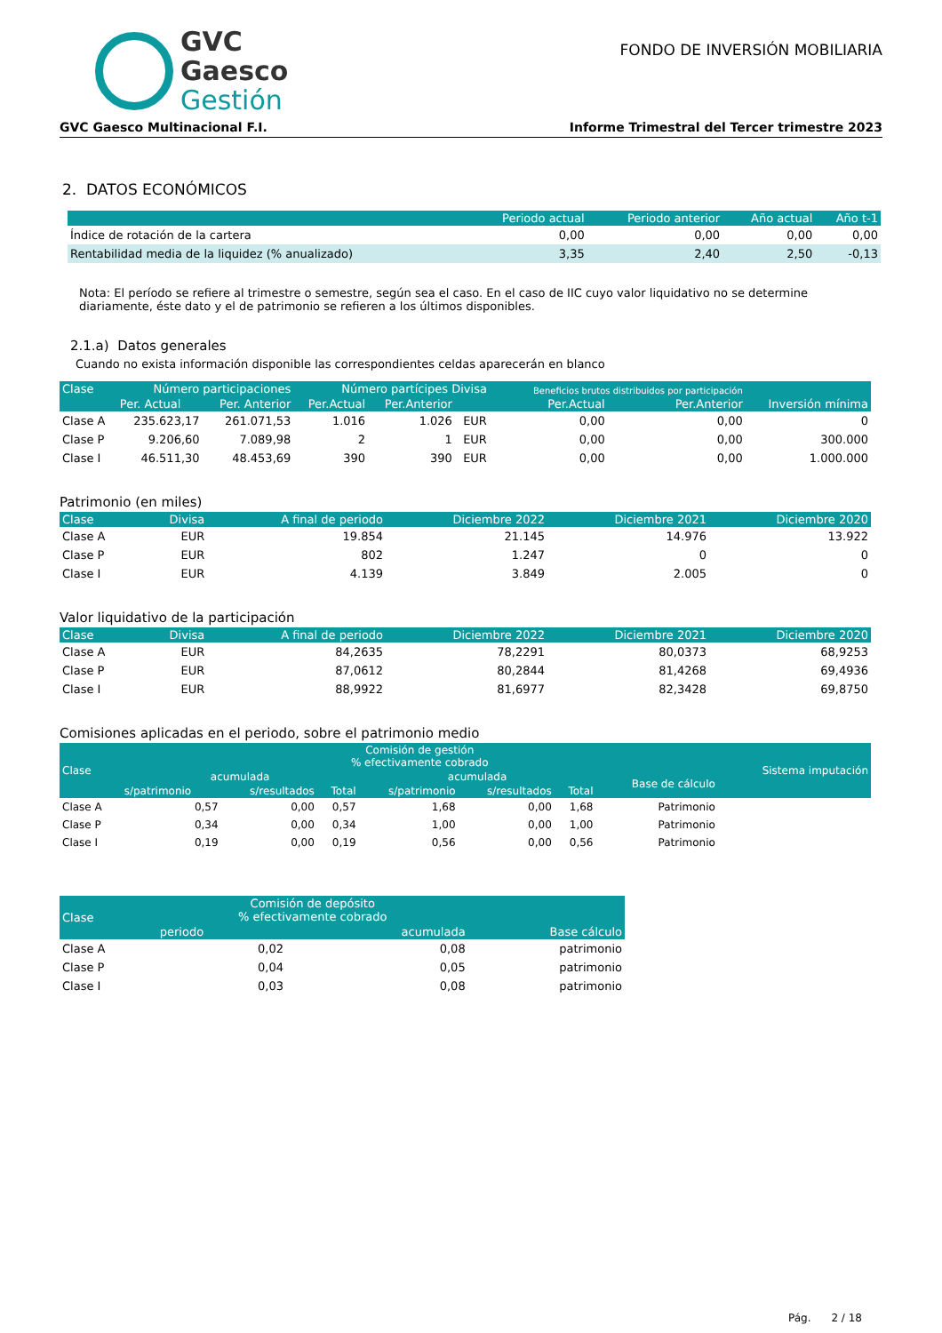GVC
Gaesco
Gestión
FONDO DE INVERSIÓN MOBILIARIA
GVC Gaesco Multinacional F.I. Informe Trimestral del Tercer trimestre 2023
2. DATOS ECONÓMICOS
| | Periodo actual | Periodo anterior | Año actual | Año t-1 |
| --- | --- | --- | --- | --- |
| Índice de rotación de la cartera | 0,00 | 0,00 | 0,00 | 0,00 |
| Rentabilidad media de la liquidez (% anualizado) | 3,35 | 2,40 | 2,50 | -0,13 |
Nota: El período se refiere al trimestre o semestre, según sea el caso. En el caso de IIC cuyo valor liquidativo no se determine diariamente, éste dato y el de patrimonio se refieren a los últimos disponibles.
2.1.a) Datos generales
Cuando no exista información disponible las correspondientes celdas aparecerán en blanco
| Clase | Número participaciones | | Número partícipes Divisa | | | Beneficios brutos distribuidos por participación | | Inversión mínima |
| --- | --- | --- | --- | --- | --- | --- | --- | --- |
| | Per. Actual | Per. Anterior | Per.Actual | Per.Anterior | | Per.Actual | Per.Anterior | |
| Clase A | 235.623,17 | 261.071,53 | 1.016 | 1.026 | EUR | 0,00 | 0,00 | 0 |
| Clase P | 9.206,60 | 7.089,98 | 2 | 1 | EUR | 0,00 | 0,00 | 300.000 |
| Clase I | 46.511,30 | 48.453,69 | 390 | 390 | EUR | 0,00 | 0,00 | 1.000.000 |
Patrimonio (en miles)
| Clase | Divisa | A final de periodo | Diciembre 2022 | Diciembre 2021 | Diciembre 2020 |
| --- | --- | --- | --- | --- | --- |
| Clase A | EUR | 19.854 | 21.145 | 14.976 | 13.922 |
| Clase P | EUR | 802 | 1.247 | 0 | 0 |
| Clase I | EUR | 4.139 | 3.849 | 2.005 | 0 |
Valor liquidativo de la participación
| Clase | Divisa | A final de periodo | Diciembre 2022 | Diciembre 2021 | Diciembre 2020 |
| --- | --- | --- | --- | --- | --- |
| Clase A | EUR | 84,2635 | 78,2291 | 80,0373 | 68,9253 |
| Clase P | EUR | 87,0612 | 80,2844 | 81,4268 | 69,4936 |
| Clase I | EUR | 88,9922 | 81,6977 | 82,3428 | 69,8750 |
Comisiones aplicadas en el periodo, sobre el patrimonio medio
| Clase | Comisión de gestión % efectivamente cobrado | | | | | | | Sistema imputación |
| --- | --- | --- | --- | --- | --- | --- | --- | --- |
| | acumulada | | | acumulada | | | Base de cálculo | |
| | s/patrimonio | s/resultados | Total | s/patrimonio | s/resultados | Total | | |
| Clase A | 0,57 | 0,00 | 0,57 | 1,68 | 0,00 | 1,68 | Patrimonio | |
| Clase P | 0,34 | 0,00 | 0,34 | 1,00 | 0,00 | 1,00 | Patrimonio | |
| Clase I | 0,19 | 0,00 | 0,19 | 0,56 | 0,00 | 0,56 | Patrimonio | |
| Clase | Comisión de depósito % efectivamente cobrado | | Base cálculo |
| --- | --- | --- | --- |
| | periodo | acumulada | |
| Clase A | 0,02 | 0,08 | patrimonio |
| Clase P | 0,04 | 0,05 | patrimonio |
| Clase I | 0,03 | 0,08 | patrimonio |
Pág. 2 / 18